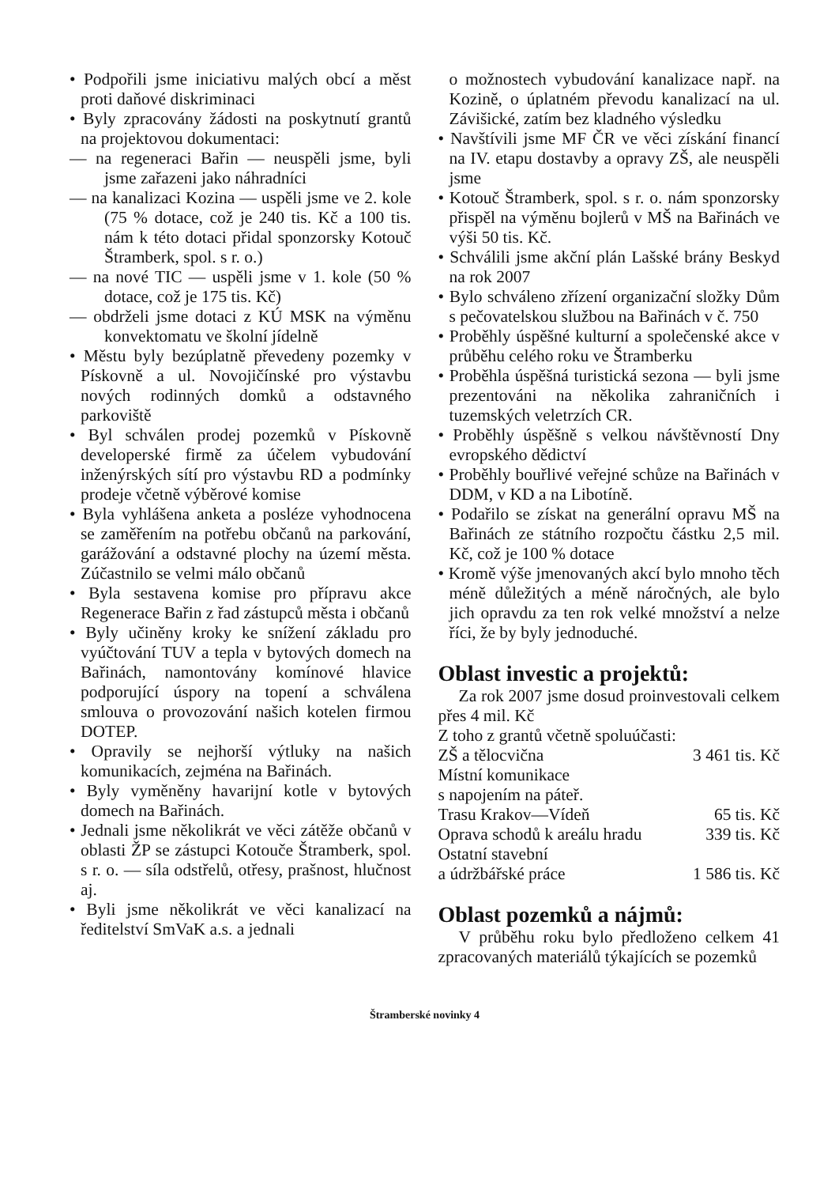• Podpořili jsme iniciativu malých obcí a měst proti daňové diskriminaci
• Byly zpracovány žádosti na poskytnutí grantů na projektovou dokumentaci:
— na regeneraci Bařin — neuspěli jsme, byli jsme zařazeni jako náhradníci
— na kanalizaci Kozina — uspěli jsme ve 2. kole (75 % dotace, což je 240 tis. Kč a 100 tis. nám k této dotaci přidal sponzorsky Kotouč Štramberk, spol. s r. o.)
— na nové TIC — uspěli jsme v 1. kole (50 % dotace, což je 175 tis. Kč)
— obdrželi jsme dotaci z KÚ MSK na výměnu konvektomatu ve školní jídelně
• Městu byly bezúplatně převedeny pozemky v Pískovně a ul. Novojičínské pro výstavbu nových rodinných domků a odstavného parkoviště
• Byl schválen prodej pozemků v Pískovně developerské firmě za účelem vybudování inženýrských sítí pro výstavbu RD a podmínky prodeje včetně výběrové komise
• Byla vyhlášena anketa a posléze vyhodnocena se zaměřením na potřebu občanů na parkování, garážování a odstavné plochy na území města. Zúčastnilo se velmi málo občanů
• Byla sestavena komise pro přípravu akce Regenerace Bařin z řad zástupců města i občanů
• Byly učiněny kroky ke snížení základu pro vyúčtování TUV a tepla v bytových domech na Bařinách, namontovány komínové hlavice podporující úspory na topení a schválena smlouva o provozování našich kotelen firmou DOTEP.
• Opravily se nejhorší výtluky na našich komunikacích, zejména na Bařinách.
• Byly vyměněny havarijní kotle v bytových domech na Bařinách.
• Jednali jsme několikrát ve věci zátěže občanů v oblasti ŽP se zástupci Kotouče Štramberk, spol. s r. o. — síla odstřelů, otřesy, prašnost, hlučnost aj.
• Byli jsme několikrát ve věci kanalizací na ředitelství SmVaK a.s. a jednali
o možnostech vybudování kanalizace např. na Kozině, o úplatném převodu kanalizací na ul. Závišické, zatím bez kladného výsledku
• Navštívili jsme MF ČR ve věci získání financí na IV. etapu dostavby a opravy ZŠ, ale neuspěli jsme
• Kotouč Štramberk, spol. s r. o. nám sponzorsky přispěl na výměnu bojlerů v MŠ na Bařinách ve výši 50 tis. Kč.
• Schválili jsme akční plán Lašské brány Beskyd na rok 2007
• Bylo schváleno zřízení organizační složky Dům s pečovatelskou službou na Bařinách v č. 750
• Proběhly úspěšné kulturní a společenské akce v průběhu celého roku ve Štramberku
• Proběhla úspěšná turistická sezona — byli jsme prezentováni na několika zahraničních i tuzemských veletrzích CR.
• Proběhly úspěšně s velkou návštěvností Dny evropského dědictví
• Proběhly bouřlivé veřejné schůze na Bařinách v DDM, v KD a na Libotíně.
• Podařilo se získat na generální opravu MŠ na Bařinách ze státního rozpočtu částku 2,5 mil. Kč, což je 100 % dotace
• Kromě výše jmenovaných akcí bylo mnoho těch méně důležitých a méně náročných, ale bylo jich opravdu za ten rok velké množství a nelze říci, že by byly jednoduché.
Oblast investic a projektů:
Za rok 2007 jsme dosud proinvestovali celkem přes 4 mil. Kč
Z toho z grantů včetně spoluúčasti:
ZŠ a tělocvična 3 461 tis. Kč
Místní komunikace
s napojením na páteř.
Trasu Krakov—Vídeň 65 tis. Kč
Oprava schodů k areálu hradu 339 tis. Kč
Ostatní stavební
a údržbářské práce 1 586 tis. Kč
Oblast pozemků a nájmů:
V průběhu roku bylo předloženo celkem 41 zpracovaných materiálů týkajících se pozemků
Štramberské novinky 4